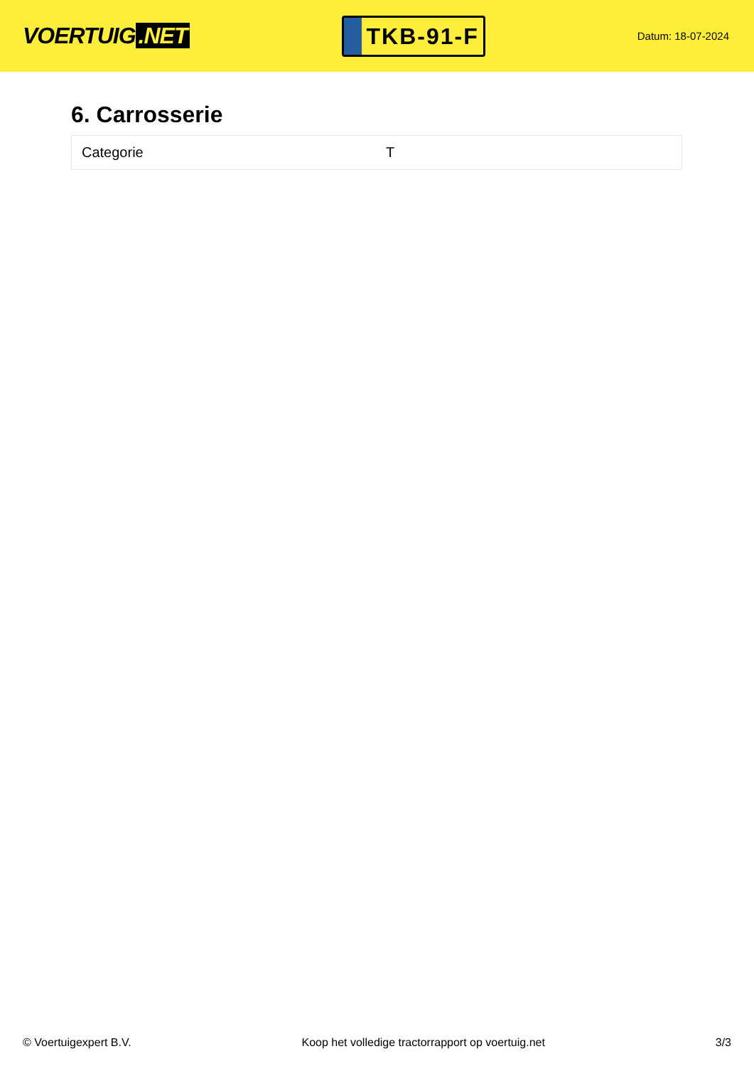VOERTUIG.NET
TKB-91-F
Datum: 18-07-2024
6. Carrosserie
| Categorie | T |
© Voertuigexpert B.V. Koop het volledige tractorrapport op voertuig.net 3/3